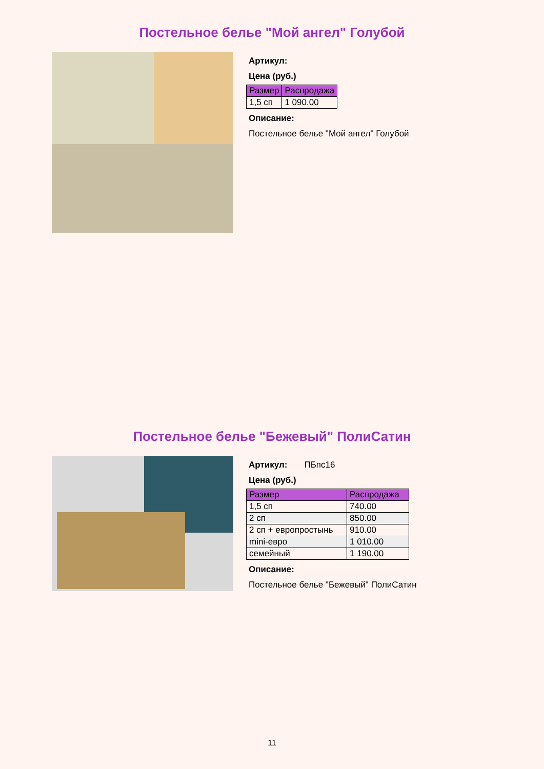Постельное белье "Мой ангел" Голубой
Артикул:
Цена (руб.)
| Размер | Распродажа |
| --- | --- |
| 1,5 сп | 1 090.00 |
Описание:
Постельное белье "Мой ангел" Голубой
Постельное белье "Бежевый" ПолиСатин
Артикул: ПБпс16
Цена (руб.)
| Размер | Распродажа |
| --- | --- |
| 1,5 сп | 740.00 |
| 2 сп | 850.00 |
| 2 сп + европростынь | 910.00 |
| mini-евро | 1 010.00 |
| семейный | 1 190.00 |
Описание:
Постельное белье "Бежевый" ПолиСатин
11